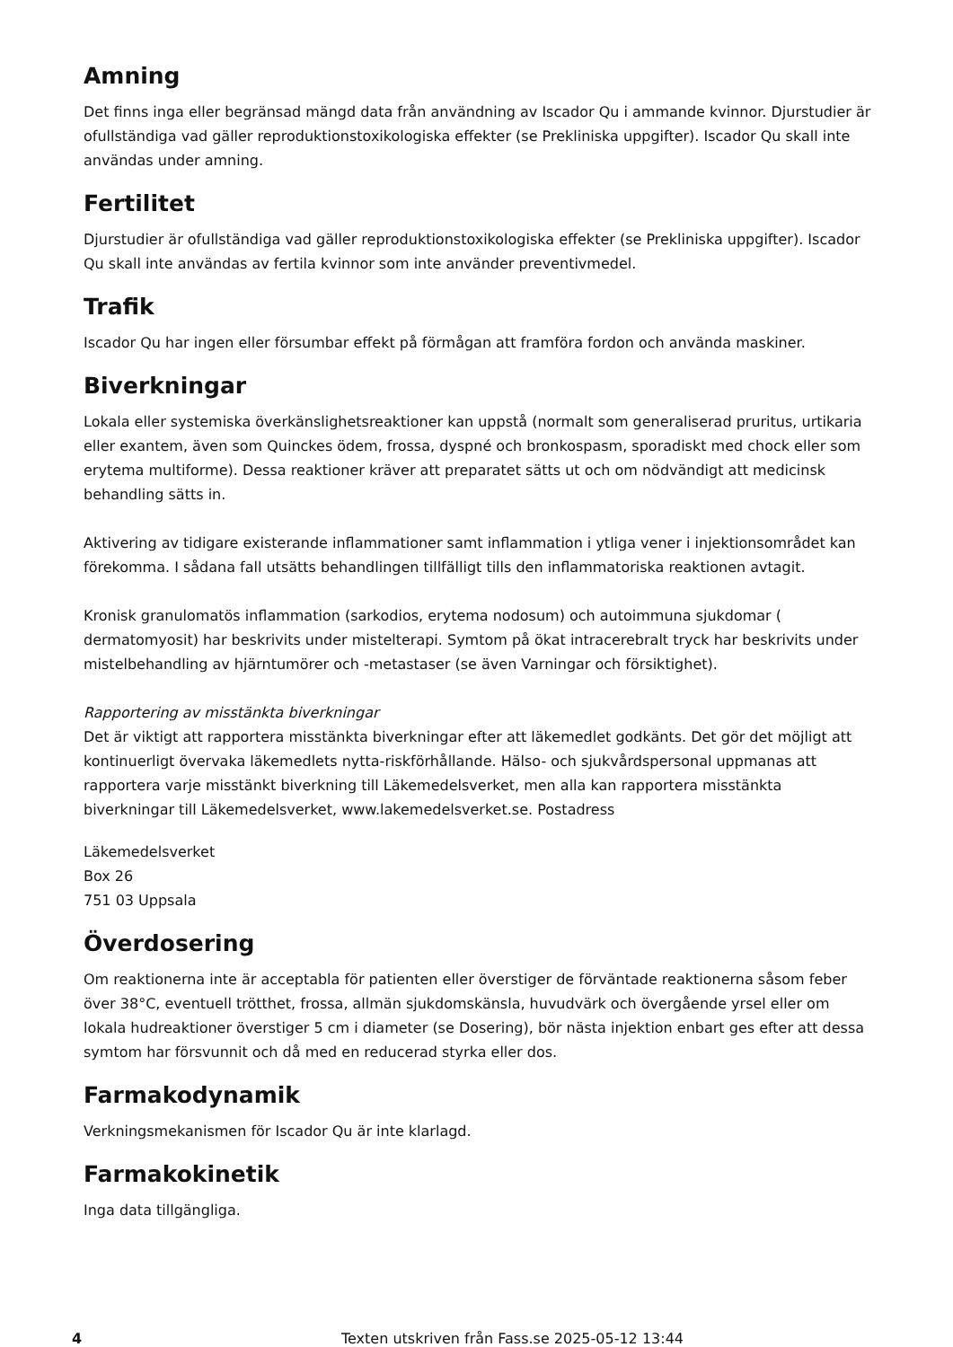Amning
Det finns inga eller begränsad mängd data från användning av Iscador Qu i ammande kvinnor. Djurstudier är ofullständiga vad gäller reproduktionstoxikologiska effekter (se Prekliniska uppgifter). Iscador Qu skall inte användas under amning.
Fertilitet
Djurstudier är ofullständiga vad gäller reproduktionstoxikologiska effekter (se Prekliniska uppgifter). Iscador Qu skall inte användas av fertila kvinnor som inte använder preventivmedel.
Trafik
Iscador Qu har ingen eller försumbar effekt på förmågan att framföra fordon och använda maskiner.
Biverkningar
Lokala eller systemiska överkänslighetsreaktioner kan uppstå (normalt som generaliserad pruritus, urtikaria eller exantem, även som Quinckes ödem, frossa, dyspné och bronkospasm, sporadiskt med chock eller som erytema multiforme). Dessa reaktioner kräver att preparatet sätts ut och om nödvändigt att medicinsk behandling sätts in.
Aktivering av tidigare existerande inflammationer samt inflammation i ytliga vener i injektionsområdet kan förekomma. I sådana fall utsätts behandlingen tillfälligt tills den inflammatoriska reaktionen avtagit.
Kronisk granulomatös inflammation (sarkodios, erytema nodosum) och autoimmuna sjukdomar ( dermatomyosit) har beskrivits under mistelterapi. Symtom på ökat intracerebralt tryck har beskrivits under mistelbehandling av hjärntumörer och -metastaser (se även Varningar och försiktighet).
Rapportering av misstänkta biverkningar
Det är viktigt att rapportera misstänkta biverkningar efter att läkemedlet godkänts. Det gör det möjligt att kontinuerligt övervaka läkemedlets nytta-riskförhållande. Hälso- och sjukvårdspersonal uppmanas att rapportera varje misstänkt biverkning till Läkemedelsverket, men alla kan rapportera misstänkta biverkningar till Läkemedelsverket, www.lakemedelsverket.se. Postadress
Läkemedelsverket
Box 26
751 03 Uppsala
Överdosering
Om reaktionerna inte är acceptabla för patienten eller överstiger de förväntade reaktionerna såsom feber över 38°C, eventuell trötthet, frossa, allmän sjukdomskänsla, huvudvärk och övergående yrsel eller om lokala hudreaktioner överstiger 5 cm i diameter (se Dosering), bör nästa injektion enbart ges efter att dessa symtom har försvunnit och då med en reducerad styrka eller dos.
Farmakodynamik
Verkningsmekanismen för Iscador Qu är inte klarlagd.
Farmakokinetik
Inga data tillgängliga.
4 Texten utskriven från Fass.se 2025-05-12 13:44